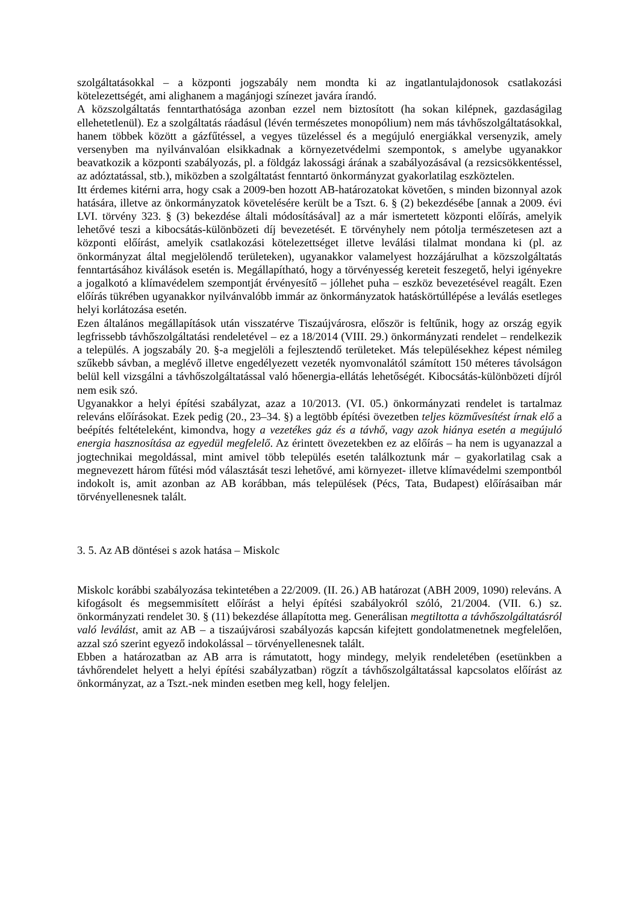szolgáltatásokkal – a központi jogszabály nem mondta ki az ingatlantulajdonosok csatlakozási kötelezettségét, ami alighanem a magánjogi színezet javára írandó.
A közszolgáltatás fenntarthatósága azonban ezzel nem biztosított (ha sokan kilépnek, gazdaságilag ellehetetlenül). Ez a szolgáltatás ráadásul (lévén természetes monopólium) nem más távhőszolgáltatásokkal, hanem többek között a gázfűtéssel, a vegyes tüzeléssel és a megújuló energiákkal versenyzik, amely versenyben ma nyilvánvalóan elsikkadnak a környezetvédelmi szempontok, s amelybe ugyanakkor beavatkozik a központi szabályozás, pl. a földgáz lakossági árának a szabályozásával (a rezsicsökkentéssel, az adóztatással, stb.), miközben a szolgáltatást fenntartó önkormányzat gyakorlatilag eszköztelen.
Itt érdemes kitérni arra, hogy csak a 2009-ben hozott AB-határozatokat követően, s minden bizonnyal azok hatására, illetve az önkormányzatok követelésére került be a Tszt. 6. § (2) bekezdésébe [annak a 2009. évi LVI. törvény 323. § (3) bekezdése általi módosításával] az a már ismertetett központi előírás, amelyik lehetővé teszi a kibocsátás-különbözeti díj bevezetését. E törvényhely nem pótolja természetesen azt a központi előírást, amelyik csatlakozási kötelezettséget illetve leválási tilalmat mondana ki (pl. az önkormányzat által megjelölendő területeken), ugyanakkor valamelyest hozzájárulhat a közszolgáltatás fenntartásához kiválások esetén is. Megállapítható, hogy a törvényesség kereteit feszegető, helyi igényekre a jogalkotó a klímavédelem szempontját érvényesítő – jóllehet puha – eszköz bevezetésével reagált. Ezen előírás tükrében ugyanakkor nyilvánvalóbb immár az önkormányzatok hatáskörtúllépése a leválás esetleges helyi korlátozása esetén.
Ezen általános megállapítások után visszatérve Tiszaújvárosra, először is feltűnik, hogy az ország egyik legfrissebb távhőszolgáltatási rendeletével – ez a 18/2014 (VIII. 29.) önkormányzati rendelet – rendelkezik a település. A jogszabály 20. §-a megjelöli a fejlesztendő területeket. Más településekhez képest némileg szűkebb sávban, a meglévő illetve engedélyezett vezeték nyomvonalától számított 150 méteres távolságon belül kell vizsgálni a távhőszolgáltatással való hőenergia-ellátás lehetőségét. Kibocsátás-különbözeti díjról nem esik szó.
Ugyanakkor a helyi építési szabályzat, azaz a 10/2013. (VI. 05.) önkormányzati rendelet is tartalmaz releváns előírásokat. Ezek pedig (20., 23–34. §) a legtöbb építési övezetben teljes közművesítést írnak elő a beépítés feltételeként, kimondva, hogy a vezetékes gáz és a távhő, vagy azok hiánya esetén a megújuló energia hasznosítása az egyedül megfelelő. Az érintett övezetekben ez az előírás – ha nem is ugyanazzal a jogtechnikai megoldással, mint amivel több település esetén találkoztunk már – gyakorlatilag csak a megnevezett három fűtési mód választását teszi lehetővé, ami környezet- illetve klímavédelmi szempontból indokolt is, amit azonban az AB korábban, más települések (Pécs, Tata, Budapest) előírásaiban már törvényellenesnek talált.
3. 5. Az AB döntései s azok hatása – Miskolc
Miskolc korábbi szabályozása tekintetében a 22/2009. (II. 26.) AB határozat (ABH 2009, 1090) releváns. A kifogásolt és megsemmisített előírást a helyi építési szabályokról szóló, 21/2004. (VII. 6.) sz. önkormányzati rendelet 30. § (11) bekezdése állapította meg. Generálisan megtiltotta a távhőszolgáltatásról való leválást, amit az AB – a tiszaújvárosi szabályozás kapcsán kifejtett gondolatmenetnek megfelelően, azzal szó szerint egyező indokolással – törvényellenesnek talált.
Ebben a határozatban az AB arra is rámutatott, hogy mindegy, melyik rendeletében (esetünkben a távhőrendelet helyett a helyi építési szabályzatban) rögzít a távhőszolgáltatással kapcsolatos előírást az önkormányzat, az a Tszt.-nek minden esetben meg kell, hogy feleljen.